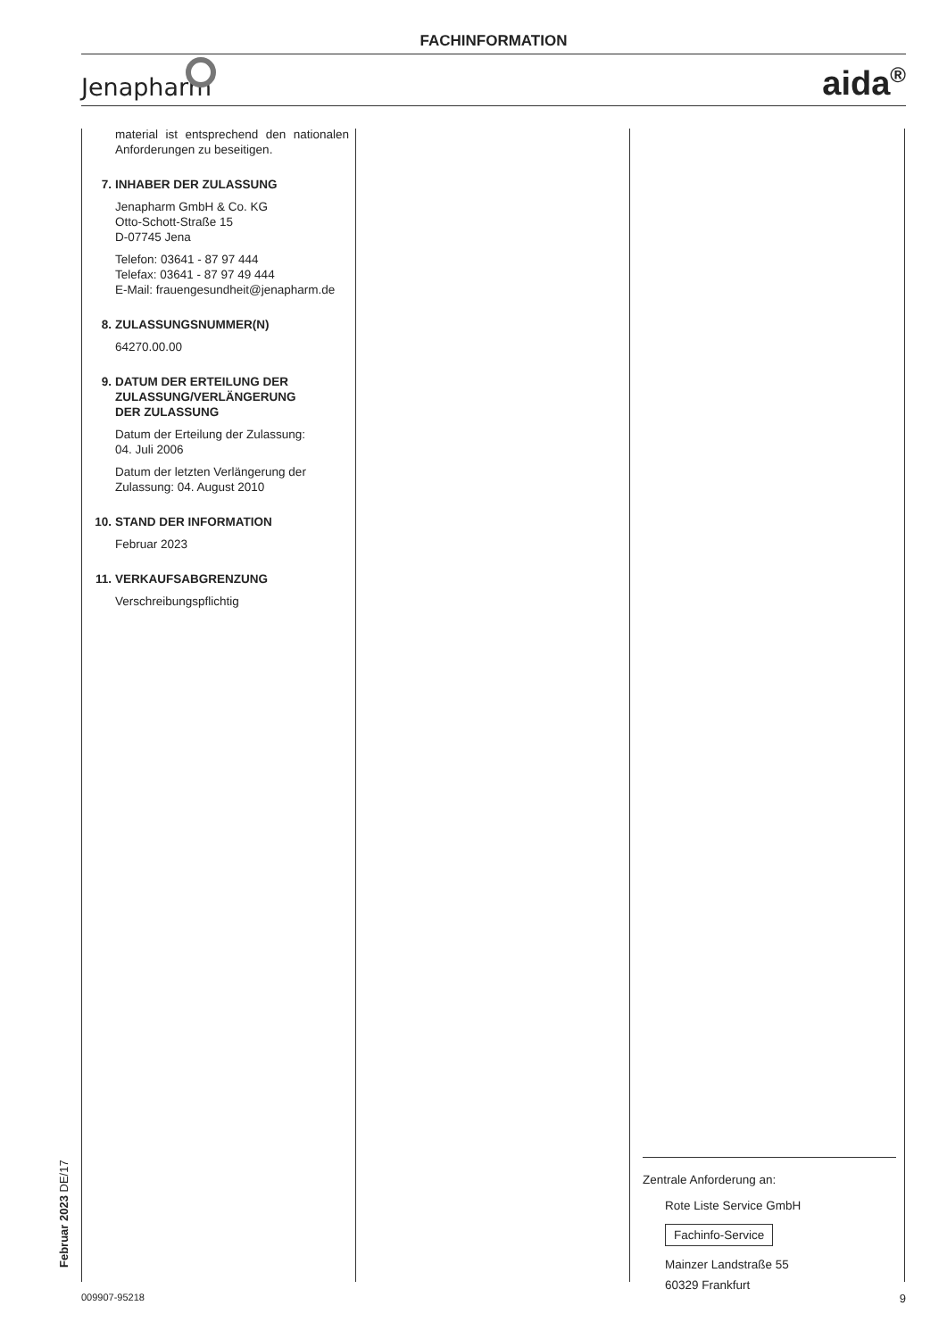FACHINFORMATION
Jenapharm aida<sup>®</sup>
material ist entsprechend den nationalen Anforderungen zu beseitigen.
7. INHABER DER ZULASSUNG
Jenapharm GmbH & Co. KG
Otto-Schott-Straße 15
D-07745 Jena
Telefon: 03641 - 87 97 444
Telefax: 03641 - 87 97 49 444
E-Mail: frauengesundheit@jenapharm.de
8. ZULASSUNGSNUMMER(N)
64270.00.00
9. DATUM DER ERTEILUNG DER
ZULASSUNG/VERLÄNGERUNG
DER ZULASSUNG
Datum der Erteilung der Zulassung:
04. Juli 2006
Datum der letzten Verlängerung der Zulassung: 04. August 2010
10. STAND DER INFORMATION
Februar 2023
11. VERKAUFSABGRENZUNG
Verschreibungspflichtig
Februar 2023 DE/17
Zentrale Anforderung an:
Rote Liste Service GmbH
Fachinfo-Service
Mainzer Landstraße 55
60329 Frankfurt
009907-95218 9